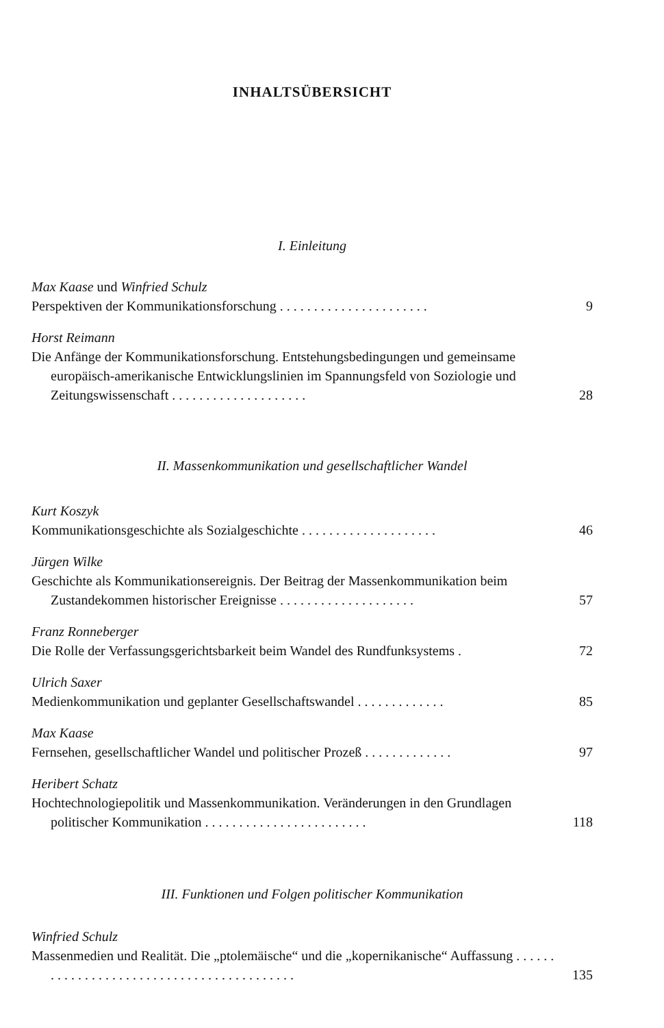INHALTSÜBERSICHT
I. Einleitung
Max Kaase und Winfried Schulz
Perspektiven der Kommunikationsforschung . . . . . . . . . . . . . . . . . . . . . .
9
Horst Reimann
Die Anfänge der Kommunikationsforschung. Entstehungsbedingungen und gemeinsame europäisch-amerikanische Entwicklungslinien im Spannungsfeld von Soziologie und Zeitungswissenschaft . . . . . . . . . . . . . . . . . . . .
28
II. Massenkommunikation und gesellschaftlicher Wandel
Kurt Koszyk
Kommunikationsgeschichte als Sozialgeschichte . . . . . . . . . . . . . . . . . . . .
46
Jürgen Wilke
Geschichte als Kommunikationsereignis. Der Beitrag der Massenkommunikation beim Zustandekommen historischer Ereignisse . . . . . . . . . . . . . . . . . . . .
57
Franz Ronneberger
Die Rolle der Verfassungsgerichtsbarkeit beim Wandel des Rundfunksystems .
72
Ulrich Saxer
Medienkommunikation und geplanter Gesellschaftswandel . . . . . . . . . . . . .
85
Max Kaase
Fernsehen, gesellschaftlicher Wandel und politischer Prozeß . . . . . . . . . . . . .
97
Heribert Schatz
Hochtechnologiepolitik und Massenkommunikation. Veränderungen in den Grundlagen politischer Kommunikation . . . . . . . . . . . . . . . . . . . . . . . .
118
III. Funktionen und Folgen politischer Kommunikation
Winfried Schulz
Massenmedien und Realität. Die „ptolemäische“ und die „kopernikanische“ Auffassung . . . . . . . . . . . . . . . . . . . . . . . . . . . . . . . . . . . . . . . . . .
135